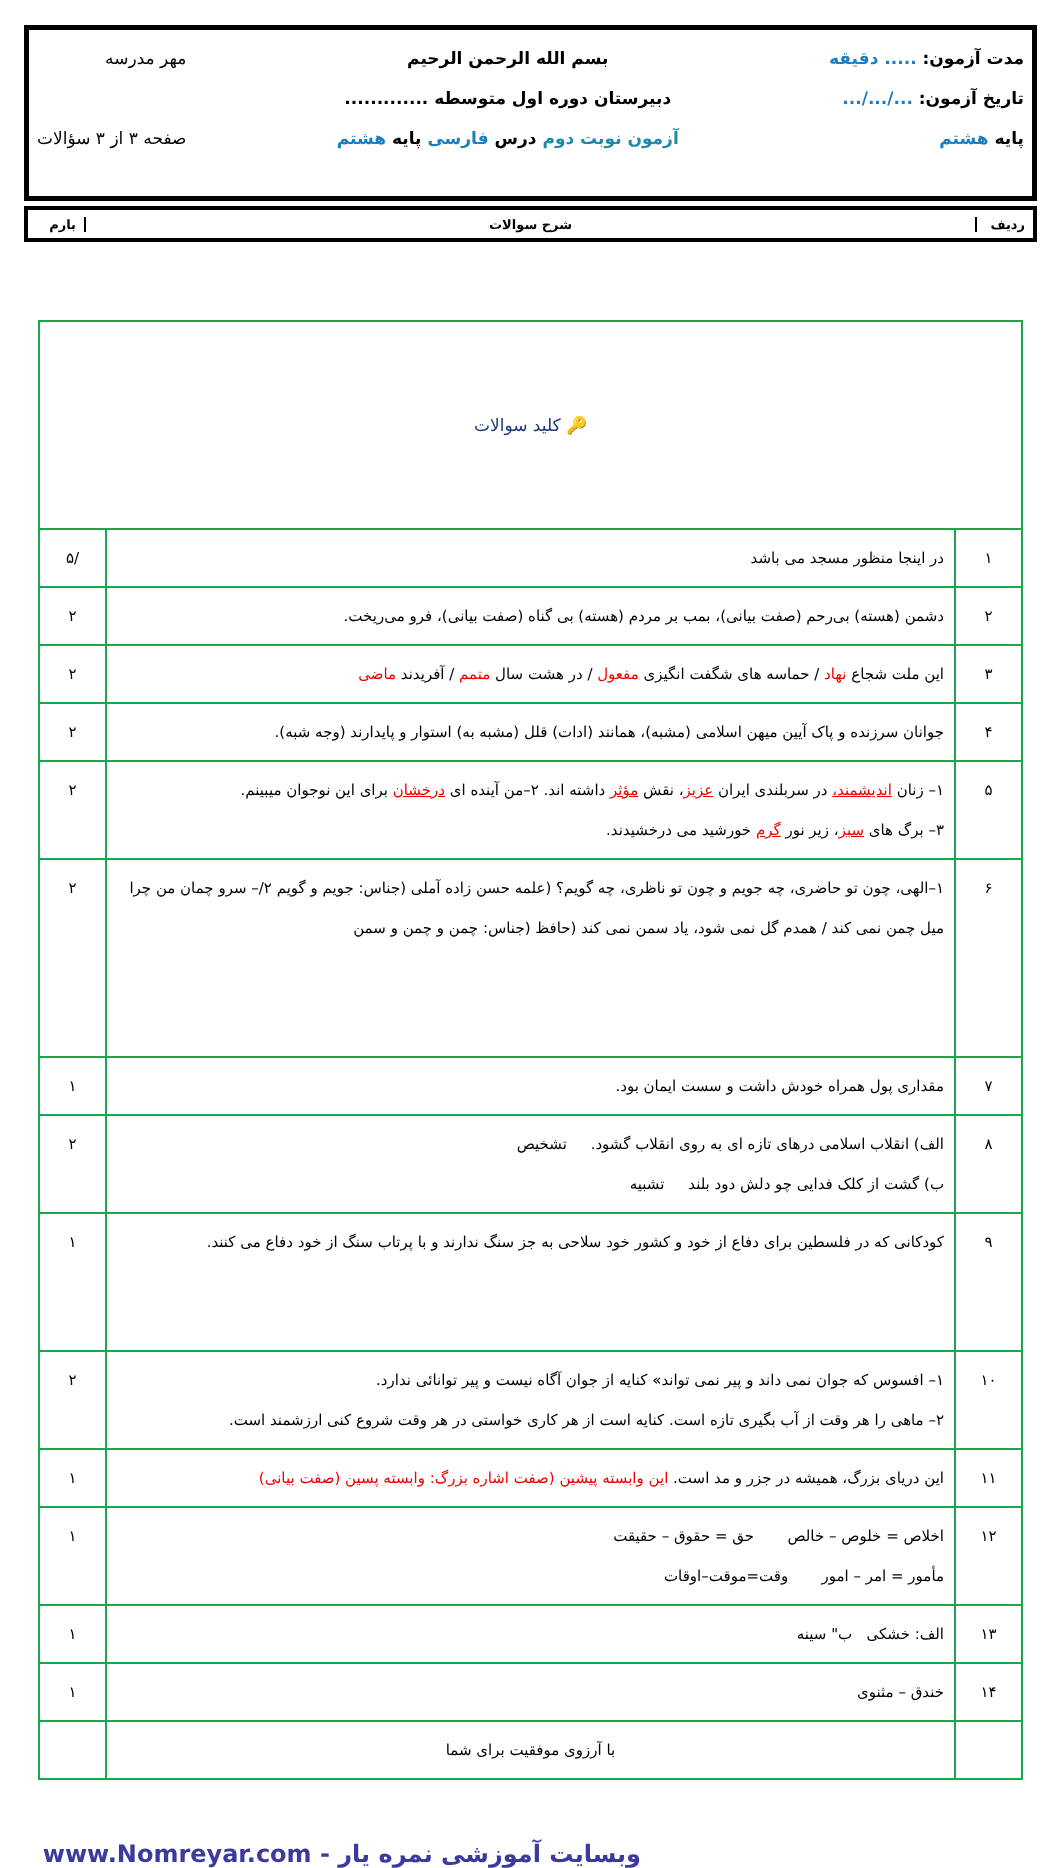مدت آزمون: ..... دقیقه
تاریخ آزمون: .../.../...
پایه هشتم
بسم الله الرحمن الرحیم
دبیرستان دوره اول متوسطه .............
آزمون نوبت دوم درس فارسی پایه هشتم
مهر مدرسه
صفحه ۳ از ۳ سؤالات
ردیف شرح سوالات بارم
| 🔑 کلید سوالات | | |
| ۱ | در اینجا منظور مسجد می باشد | /۵ |
| ۲ | دشمن (هسته) بی‌رحم (صفت بیانی)، بمب بر مردم (هسته) بی گناه (صفت بیانی)، فرو می‌ریخت. | ۲ |
| ۳ | این ملت شجاع نهاد / حماسه های شگفت انگیزی مفعول / در هشت سال متمم / آفریدند ماضی | ۲ |
| ۴ | جوانان سرزنده و پاک آیین میهن اسلامی (مشبه)، همانند (ادات) قلل (مشبه به) استوار و پایدارند (وجه شبه). | ۲ |
| ۵ | ۱– زنان اندیشمند، در سربلندی ایران عزیز ، نقش مؤثر داشته اند. ۲–من آینده ای درخشان برای این نوجوان میبینم. ۳– برگ های سبز ، زیر نور گرم خورشید می درخشیدند. | ۲ |
| ۶ | ۱–الهی، چون تو حاضری، چه جویم و چون تو ناظری، چه گویم؟ (علمه حسن زاده آملی (جناس: جویم و گویم ۲/– سرو چمان من چرا میل چمن نمی کند / همدم گل نمی شود، یاد سمن نمی کند (حافظ (جناس: چمن و چمن و سمن | ۲ |
| ۷ | مقداری پول همراه خودش داشت و سست ایمان بود. | ۱ |
| ۸ | الف) انقلاب اسلامی درهای تازه ای به روی انقلاب گشود. تشخیص ب) گشت از کلک فدایی چو دلش دود بلند تشبیه | ۲ |
| ۹ | کودکانی که در فلسطین برای دفاع از خود و کشور خود سلاحی به جز سنگ ندارند و با پرتاب سنگ از خود دفاع می کنند. | ۱ |
| ۱۰ | ۱– افسوس که جوان نمی داند و پیر نمی تواند» کنایه از جوان آگاه نیست و پیر توانائی ندارد. ۲– ماهی را هر وقت از آب بگیری تازه است. کنایه است از هر کاری خواستی در هر وقت شروع کنی ارزشمند است. | ۲ |
| ۱۱ | این دریای بزرگ، همیشه در جزر و مد است. این وابسته پیشین (صفت اشاره بزرگ: وابسته پسین (صفت بیانی) | ۱ |
| ۱۲ | اخلاص = خلوص – خالص حق = حقوق – حقیقت مأمور = امر – امور وقت=موقت–اوقات | ۱ |
| ۱۳ | الف: خشکی ب" سینه | ۱ |
| ۱۴ | خندق – مثنوی | ۱ |
| | با آرزوی موفقیت برای شما | |
وبسایت آموزشی نمره یار - www.Nomreyar.com